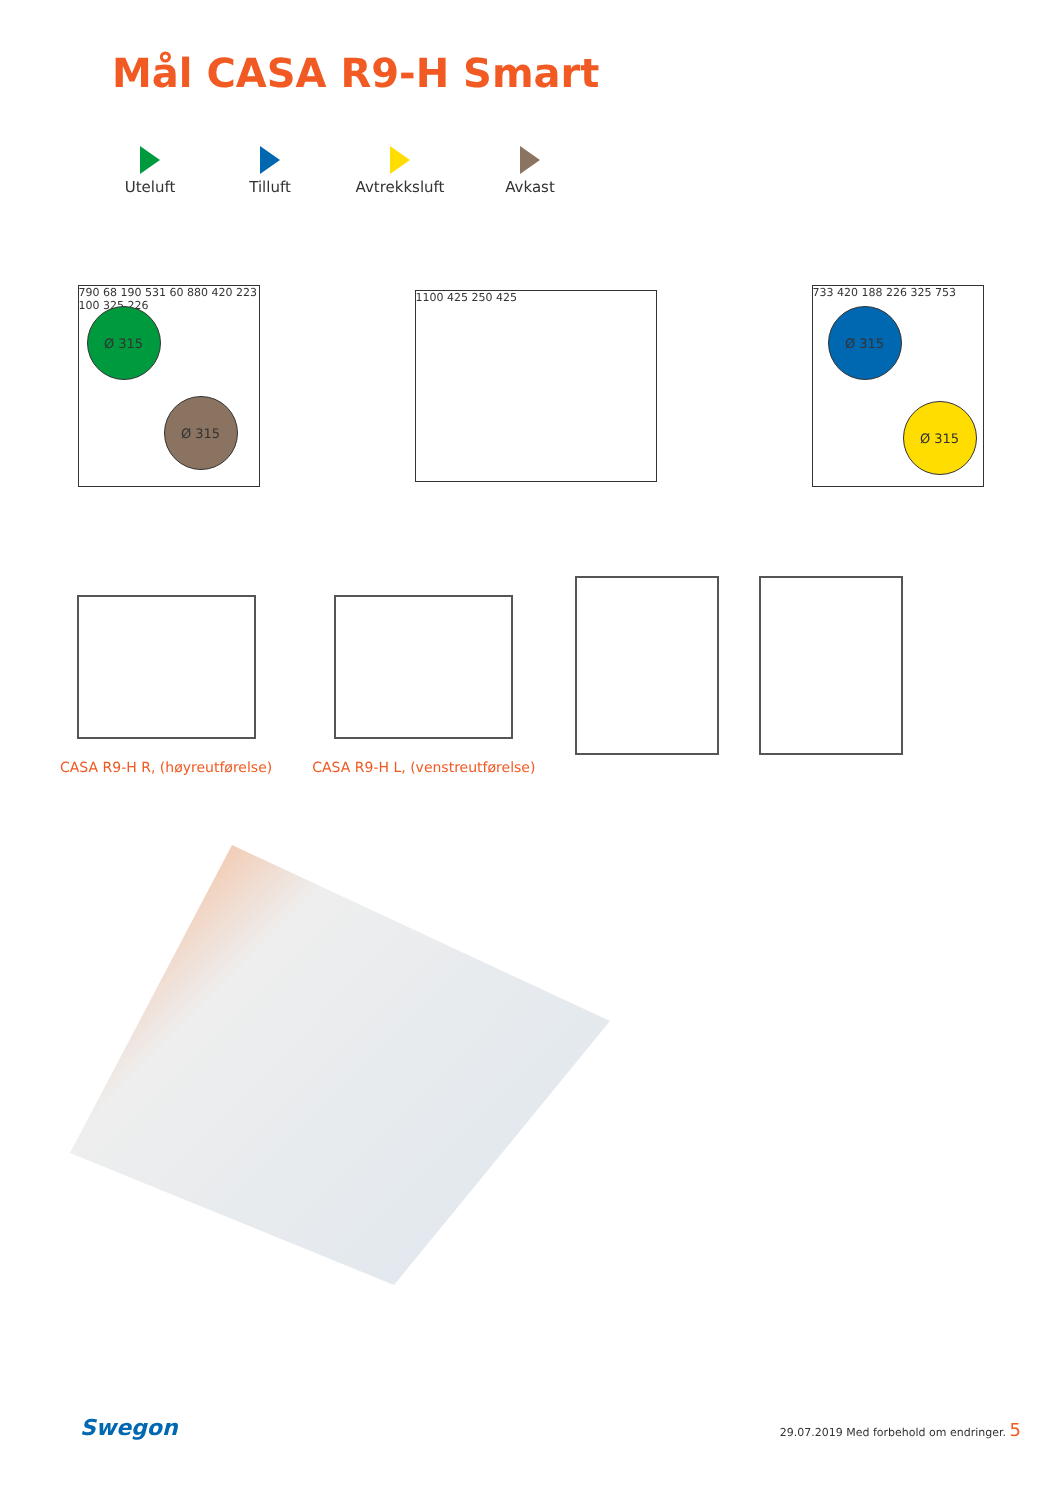Mål CASA R9-H Smart
Uteluft
Tilluft
Avtrekksluft
Avkast
790 68 190 531 60 880 420 223 100 325 226
Ø 315
Ø 315
1100 425 250 425
733 420 188 226 325 753
Ø 315
Ø 315
CASA R9-H R, (høyreutførelse)
CASA R9-H L, (venstreutførelse)
Swegon 29.07.2019 Med forbehold om endringer. 5